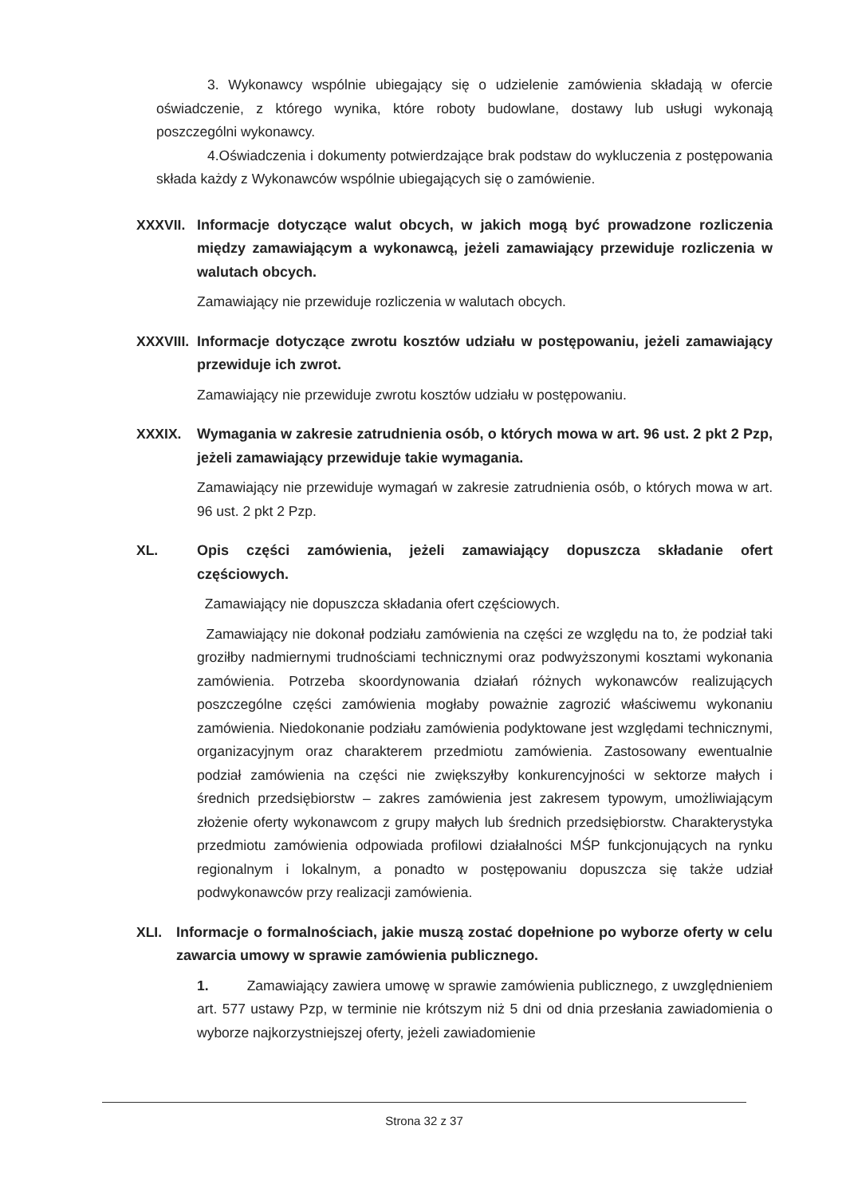3. Wykonawcy wspólnie ubiegający się o udzielenie zamówienia składają w ofercie oświadczenie, z którego wynika, które roboty budowlane, dostawy lub usługi wykonają poszczególni wykonawcy.
4.Oświadczenia i dokumenty potwierdzające brak podstaw do wykluczenia z postępowania składa każdy z Wykonawców wspólnie ubiegających się o zamówienie.
XXXVII. Informacje dotyczące walut obcych, w jakich mogą być prowadzone rozliczenia między zamawiającym a wykonawcą, jeżeli zamawiający przewiduje rozliczenia w walutach obcych.
Zamawiający nie przewiduje rozliczenia w walutach obcych.
XXXVIII.
Informacje dotyczące zwrotu kosztów udziału w postępowaniu, jeżeli zamawiający przewiduje ich zwrot.
Zamawiający nie przewiduje zwrotu kosztów udziału w postępowaniu.
XXXIX. Wymagania w zakresie zatrudnienia osób, o których mowa w art. 96 ust. 2 pkt 2 Pzp, jeżeli zamawiający przewiduje takie wymagania.
Zamawiający nie przewiduje wymagań w zakresie zatrudnienia osób, o których mowa w art. 96 ust. 2 pkt 2 Pzp.
XL. Opis części zamówienia, jeżeli zamawiający dopuszcza składanie ofert częściowych.
Zamawiający nie dopuszcza składania ofert częściowych.
Zamawiający nie dokonał podziału zamówienia na części ze względu na to, że podział taki groziłby nadmiernymi trudnościami technicznymi oraz podwyższonymi kosztami wykonania zamówienia. Potrzeba skoordynowania działań różnych wykonawców realizujących poszczególne części zamówienia mogłaby poważnie zagrozić właściwemu wykonaniu zamówienia. Niedokonanie podziału zamówienia podyktowane jest względami technicznymi, organizacyjnym oraz charakterem przedmiotu zamówienia. Zastosowany ewentualnie podział zamówienia na części nie zwiększyłby konkurencyjności w sektorze małych i średnich przedsiębiorstw – zakres zamówienia jest zakresem typowym, umożliwiającym złożenie oferty wykonawcom z grupy małych lub średnich przedsiębiorstw. Charakterystyka przedmiotu zamówienia odpowiada profilowi działalności MŚP funkcjonujących na rynku regionalnym i lokalnym, a ponadto w postępowaniu dopuszcza się także udział podwykonawców przy realizacji zamówienia.
XLI. Informacje o formalnościach, jakie muszą zostać dopełnione po wyborze oferty w celu zawarcia umowy w sprawie zamówienia publicznego.
1. Zamawiający zawiera umowę w sprawie zamówienia publicznego, z uwzględnieniem art. 577 ustawy Pzp, w terminie nie krótszym niż 5 dni od dnia przesłania zawiadomienia o wyborze najkorzystniejszej oferty, jeżeli zawiadomienie
Strona 32 z 37